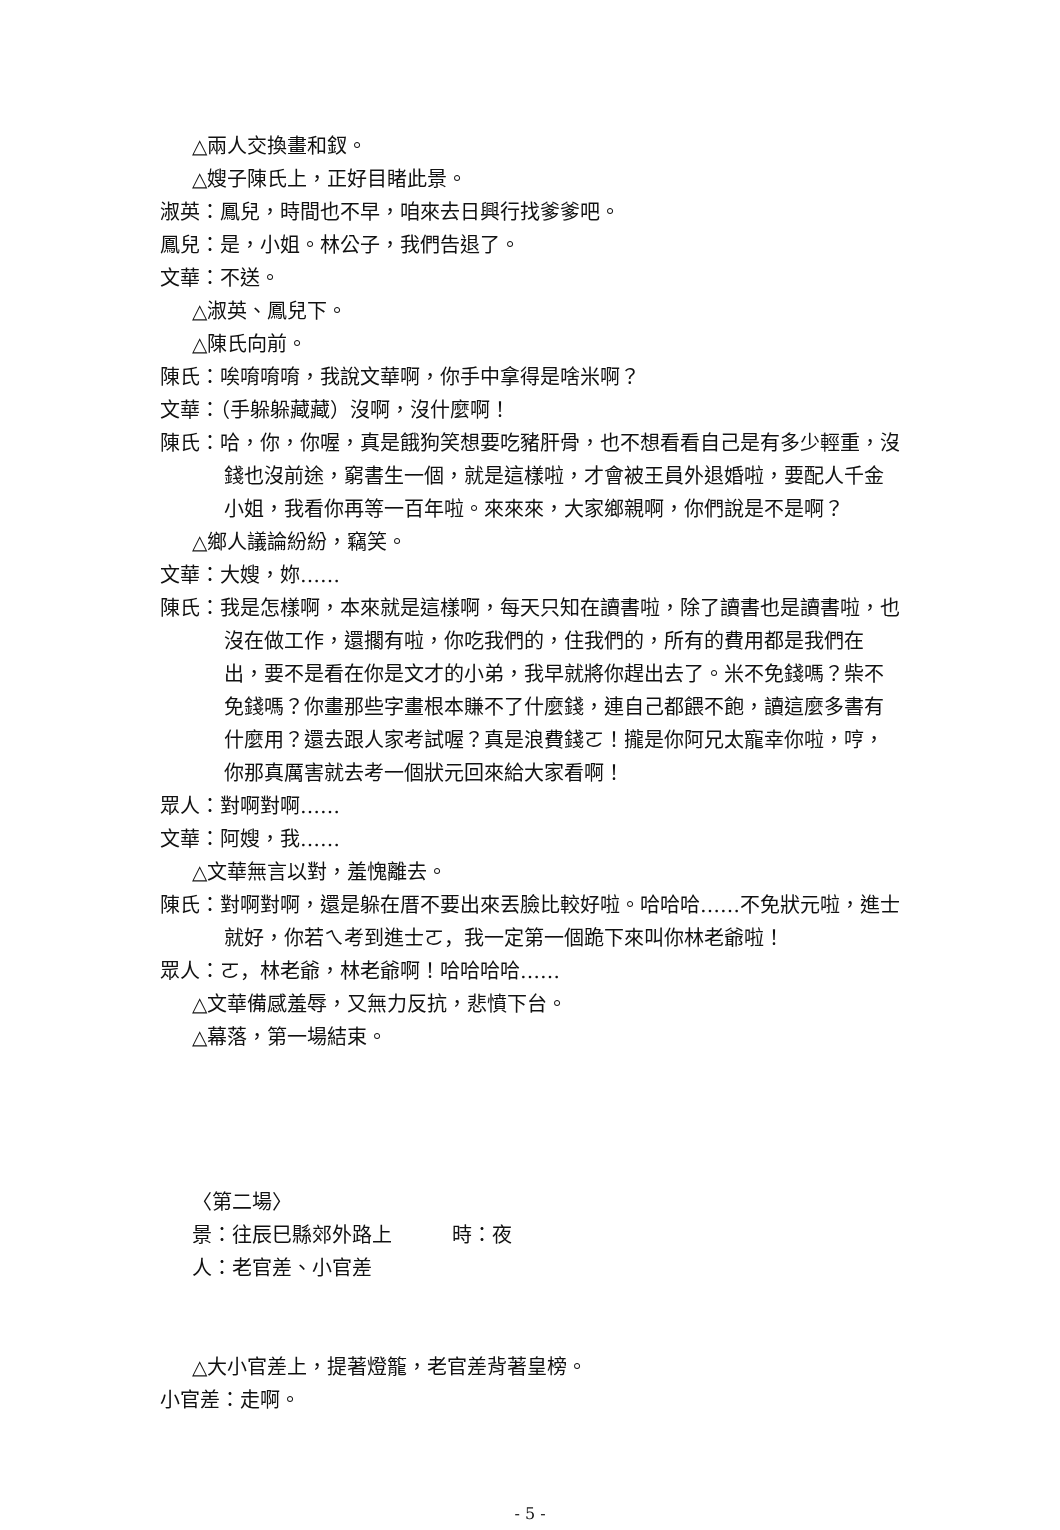△兩人交換畫和釵。
△嫂子陳氏上，正好目睹此景。
淑英：鳳兒，時間也不早，咱來去日興行找爹爹吧。
鳳兒：是，小姐。林公子，我們告退了。
文華：不送。
△淑英、鳳兒下。
△陳氏向前。
陳氏：唉唷唷唷，我說文華啊，你手中拿得是啥米啊？
文華：（手躲躲藏藏）沒啊，沒什麼啊！
陳氏：哈，你，你喔，真是餓狗笑想要吃豬肝骨，也不想看看自己是有多少輕重，沒錢也沒前途，窮書生一個，就是這樣啦，才會被王員外退婚啦，要配人千金小姐，我看你再等一百年啦。來來來，大家鄉親啊，你們說是不是啊？
△鄉人議論紛紛，竊笑。
文華：大嫂，妳……
陳氏：我是怎樣啊，本來就是這樣啊，每天只知在讀書啦，除了讀書也是讀書啦，也沒在做工作，還擱有啦，你吃我們的，住我們的，所有的費用都是我們在出，要不是看在你是文才的小弟，我早就將你趕出去了。米不免錢嗎？柴不免錢嗎？你畫那些字畫根本賺不了什麼錢，連自己都餵不飽，讀這麼多書有什麼用？還去跟人家考試喔？真是浪費錢ㄛ！攏是你阿兄太寵幸你啦，哼，你那真厲害就去考一個狀元回來給大家看啊！
眾人：對啊對啊……
文華：阿嫂，我……
△文華無言以對，羞愧離去。
陳氏：對啊對啊，還是躲在厝不要出來丟臉比較好啦。哈哈哈……不免狀元啦，進士就好，你若ㄟ考到進士ㄛ，我一定第一個跪下來叫你林老爺啦！
眾人：ㄛ，林老爺，林老爺啊！哈哈哈哈……
△文華備感羞辱，又無力反抗，悲憤下台。
△幕落，第一場結束。
〈第二場〉
景：往辰巳縣郊外路上　　　時：夜
人：老官差、小官差
△大小官差上，提著燈籠，老官差背著皇榜。
小官差：走啊。
- 5 -